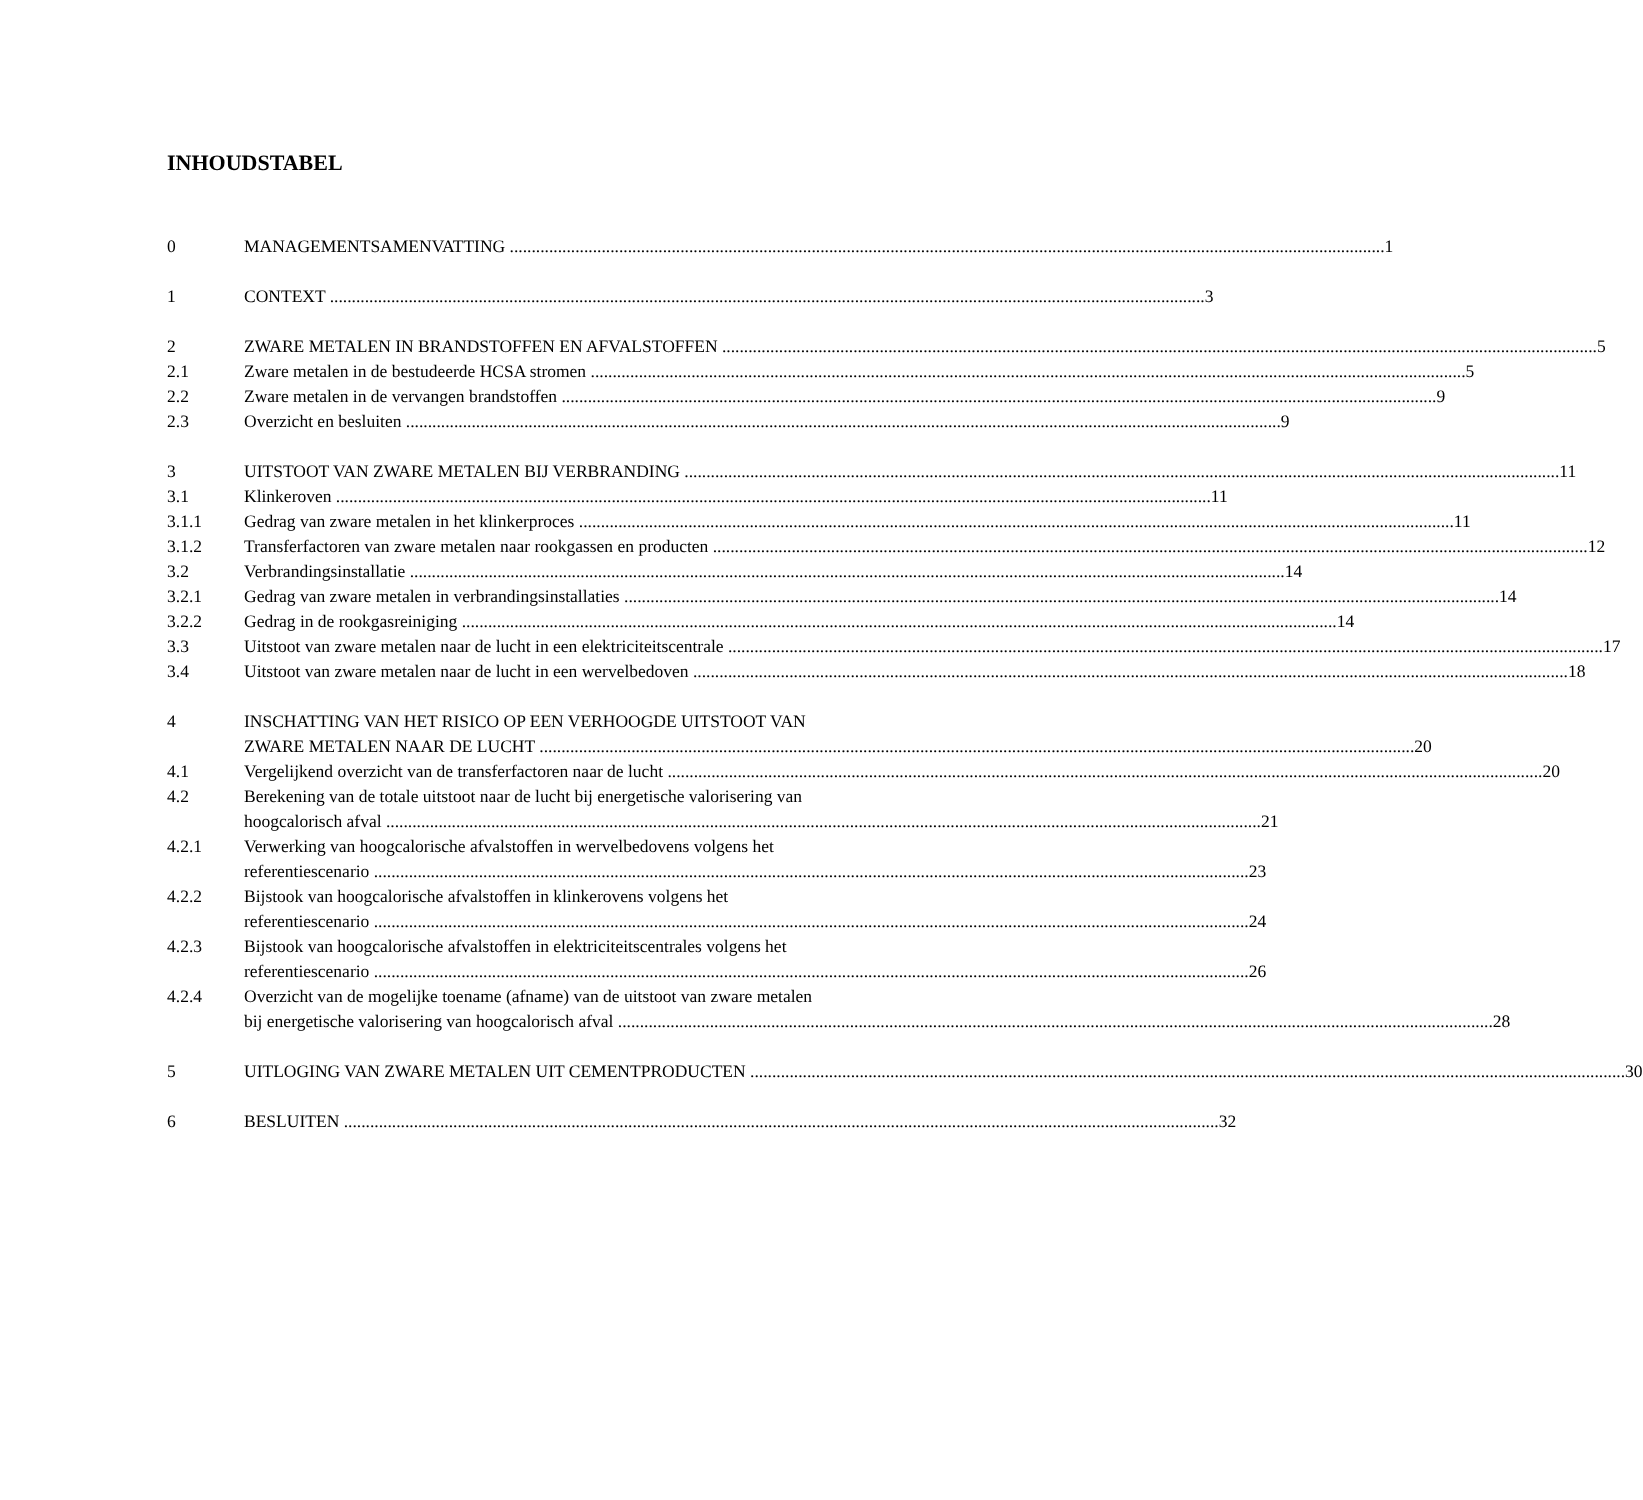INHOUDSTABEL
0 MANAGEMENTSAMENVATTING 1
1 CONTEXT 3
2 ZWARE METALEN IN BRANDSTOFFEN EN AFVALSTOFFEN 5
2.1 Zware metalen in de bestudeerde HCSA stromen 5
2.2 Zware metalen in de vervangen brandstoffen 9
2.3 Overzicht en besluiten 9
3 UITSTOOT VAN ZWARE METALEN BIJ VERBRANDING 11
3.1 Klinkeroven 11
3.1.1 Gedrag van zware metalen in het klinkerproces 11
3.1.2 Transferfactoren van zware metalen naar rookgassen en producten 12
3.2 Verbrandingsinstallatie 14
3.2.1 Gedrag van zware metalen in verbrandingsinstallaties 14
3.2.2 Gedrag in de rookgasreiniging 14
3.3 Uitstoot van zware metalen naar de lucht in een elektriciteitscentrale 17
3.4 Uitstoot van zware metalen naar de lucht in een wervelbedoven 18
4 INSCHATTING VAN HET RISICO OP EEN VERHOOGDE UITSTOOT VAN
ZWARE METALEN NAAR DE LUCHT 20
4.1 Vergelijkend overzicht van de transferfactoren naar de lucht 20
4.2 Berekening van de totale uitstoot naar de lucht bij energetische valorisering van
hoogcalorisch afval 21
4.2.1 Verwerking van hoogcalorische afvalstoffen in wervelbedovens volgens het
referentiescenario 23
4.2.2 Bijstook van hoogcalorische afvalstoffen in klinkerovens volgens het
referentiescenario 24
4.2.3 Bijstook van hoogcalorische afvalstoffen in elektriciteitscentrales volgens het
referentiescenario 26
4.2.4 Overzicht van de mogelijke toename (afname) van de uitstoot van zware metalen
bij energetische valorisering van hoogcalorisch afval 28
5 UITLOGING VAN ZWARE METALEN UIT CEMENTPRODUCTEN 30
6 BESLUITEN 32